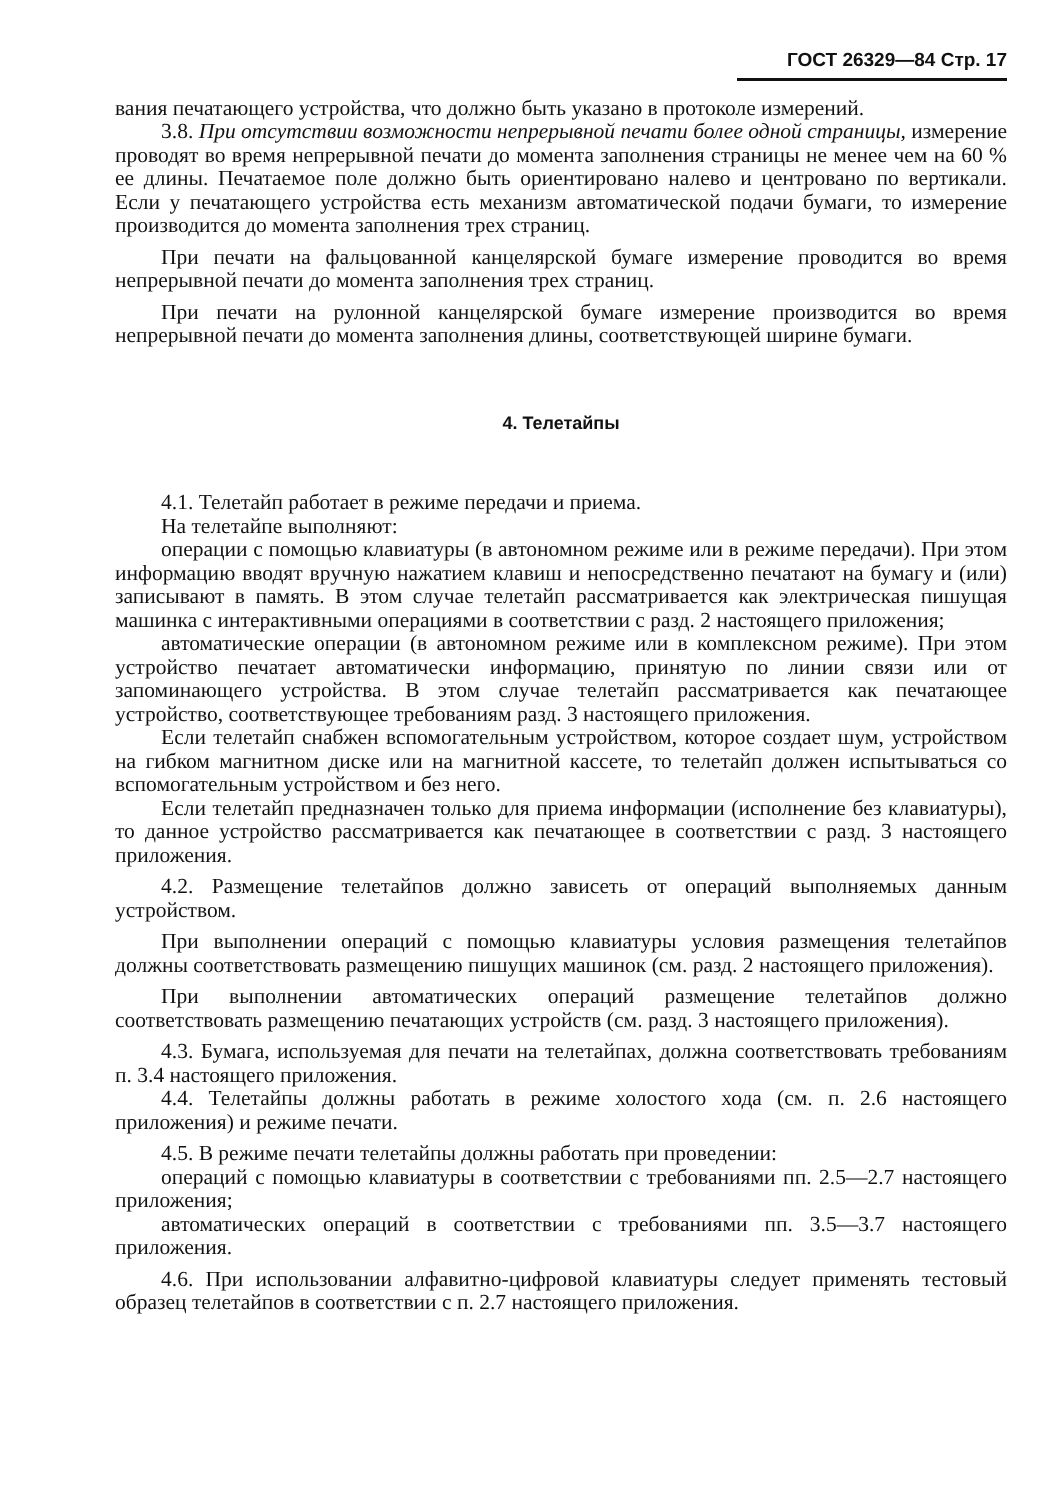ГОСТ 26329—84 Стр. 17
вания печатающего устройства, что должно быть указано в протоколе измерений.
3.8. При отсутствии возможности непрерывной печати более одной страницы, измерение проводят во время непрерывной печати до момента заполнения страницы не менее чем на 60 % ее длины. Печатаемое поле должно быть ориентировано налево и центровано по вертикали. Если у печатающего устройства есть механизм автоматической подачи бумаги, то измерение производится до момента заполнения трех страниц.
При печати на фальцованной канцелярской бумаге измерение проводится во время непрерывной печати до момента заполнения трех страниц.
При печати на рулонной канцелярской бумаге измерение производится во время непрерывной печати до момента заполнения длины, соответствующей ширине бумаги.
4. Телетайпы
4.1. Телетайп работает в режиме передачи и приема.
На телетайпе выполняют:
операции с помощью клавиатуры (в автономном режиме или в режиме передачи). При этом информацию вводят вручную нажатием клавиш и непосредственно печатают на бумагу и (или) записывают в память. В этом случае телетайп рассматривается как электрическая пишущая машинка с интерактивными операциями в соответствии с разд. 2 настоящего приложения;
автоматические операции (в автономном режиме или в комплексном режиме). При этом устройство печатает автоматически информацию, принятую по линии связи или от запоминающего устройства. В этом случае телетайп рассматривается как печатающее устройство, соответствующее требованиям разд. 3 настоящего приложения.
Если телетайп снабжен вспомогательным устройством, которое создает шум, устройством на гибком магнитном диске или на магнитной кассете, то телетайп должен испытываться со вспомогательным устройством и без него.
Если телетайп предназначен только для приема информации (исполнение без клавиатуры), то данное устройство рассматривается как печатающее в соответствии с разд. 3 настоящего приложения.
4.2. Размещение телетайпов должно зависеть от операций выполняемых данным устройством.
При выполнении операций с помощью клавиатуры условия размещения телетайпов должны соответствовать размещению пишущих машинок (см. разд. 2 настоящего приложения).
При выполнении автоматических операций размещение телетайпов должно соответствовать размещению печатающих устройств (см. разд. 3 настоящего приложения).
4.3. Бумага, используемая для печати на телетайпах, должна соответствовать требованиям п. 3.4 настоящего приложения.
4.4. Телетайпы должны работать в режиме холостого хода (см. п. 2.6 настоящего приложения) и режиме печати.
4.5. В режиме печати телетайпы должны работать при проведении:
операций с помощью клавиатуры в соответствии с требованиями пп. 2.5—2.7 настоящего приложения;
автоматических операций в соответствии с требованиями пп. 3.5—3.7 настоящего приложения.
4.6. При использовании алфавитно-цифровой клавиатуры следует применять тестовый образец телетайпов в соответствии с п. 2.7 настоящего приложения.